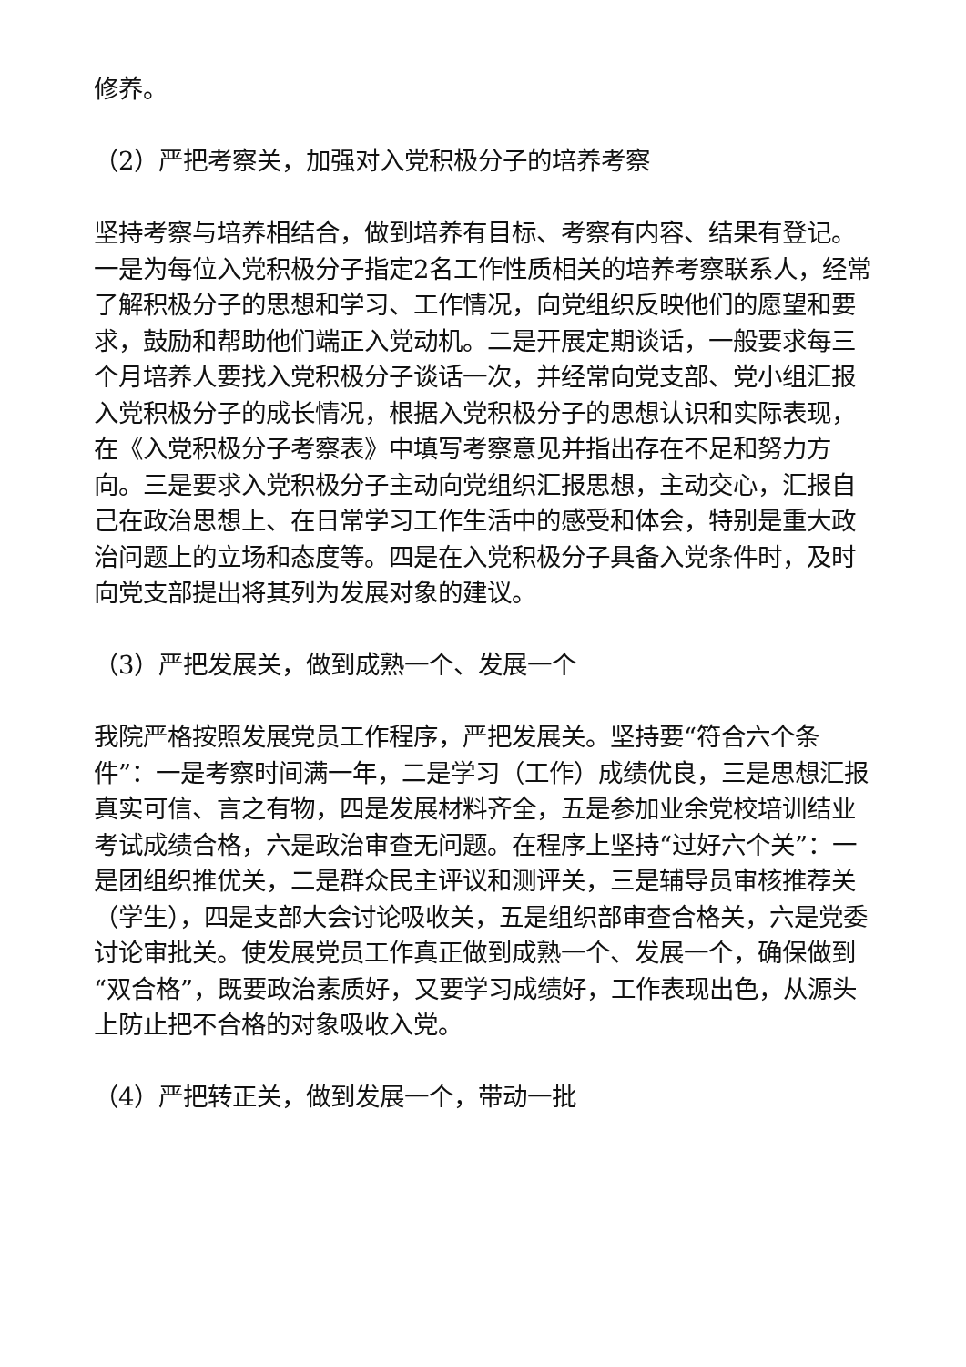修养。
（2）严把考察关，加强对入党积极分子的培养考察
坚持考察与培养相结合，做到培养有目标、考察有内容、结果有登记。一是为每位入党积极分子指定2名工作性质相关的培养考察联系人，经常了解积极分子的思想和学习、工作情况，向党组织反映他们的愿望和要求，鼓励和帮助他们端正入党动机。二是开展定期谈话，一般要求每三个月培养人要找入党积极分子谈话一次，并经常向党支部、党小组汇报入党积极分子的成长情况，根据入党积极分子的思想认识和实际表现，在《入党积极分子考察表》中填写考察意见并指出存在不足和努力方向。三是要求入党积极分子主动向党组织汇报思想，主动交心，汇报自己在政治思想上、在日常学习工作生活中的感受和体会，特别是重大政治问题上的立场和态度等。四是在入党积极分子具备入党条件时，及时向党支部提出将其列为发展对象的建议。
（3）严把发展关，做到成熟一个、发展一个
我院严格按照发展党员工作程序，严把发展关。坚持要“符合六个条件”：一是考察时间满一年，二是学习（工作）成绩优良，三是思想汇报真实可信、言之有物，四是发展材料齐全，五是参加业余党校培训结业考试成绩合格，六是政治审查无问题。在程序上坚持“过好六个关”：一是团组织推优关，二是群众民主评议和测评关，三是辅导员审核推荐关（学生），四是支部大会讨论吸收关，五是组织部审查合格关，六是党委讨论审批关。使发展党员工作真正做到成熟一个、发展一个，确保做到“双合格”，既要政治素质好，又要学习成绩好，工作表现出色，从源头上防止把不合格的对象吸收入党。
（4）严把转正关，做到发展一个，带动一批